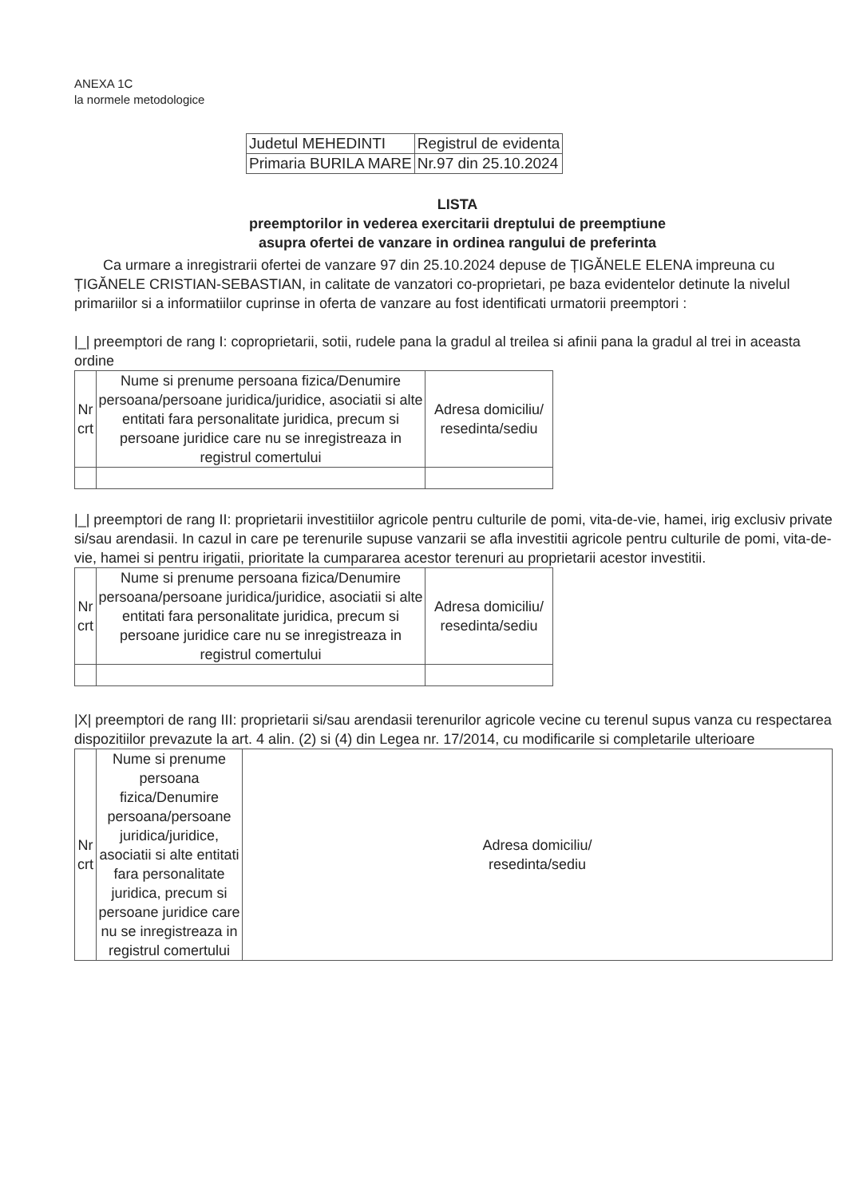ANEXA 1C
la normele metodologice
| Judetul MEHEDINTI | Registrul de evidenta |
| Primaria BURILA MARE | Nr.97 din 25.10.2024 |
LISTA
preemptorilor in vederea exercitarii dreptului de preemptiune
asupra ofertei de vanzare in ordinea rangului de preferinta
Ca urmare a inregistrarii ofertei de vanzare 97 din 25.10.2024 depuse de ȚIGĂNELE ELENA impreuna cu ȚIGĂNELE CRISTIAN-SEBASTIAN, in calitate de vanzatori co-proprietari, pe baza evidentelor detinute la nivelul primariilor si a informatiilor cuprinse in oferta de vanzare au fost identificati urmatorii preemptori :
|_| preemptori de rang I: coproprietarii, sotii, rudele pana la gradul al treilea si afinii pana la gradul al trei in aceasta ordine
| Nr crt | Nume si prenume persoana fizica/Denumire persoana/persoane juridica/juridice, asociatii si alte entitati fara personalitate juridica, precum si persoane juridice care nu se inregistreaza in registrul comertului | Adresa domiciliu/ resedinta/sediu |
| --- | --- | --- |
|_| preemptori de rang II: proprietarii investitiilor agricole pentru culturile de pomi, vita-de-vie, hamei, irig exclusiv private si/sau arendasii. In cazul in care pe terenurile supuse vanzarii se afla investitii agricole pentru culturile de pomi, vita-de-vie, hamei si pentru irigatii, prioritate la cumpararea acestor terenuri au proprietarii acestor investitii.
| Nr crt | Nume si prenume persoana fizica/Denumire persoana/persoane juridica/juridice, asociatii si alte entitati fara personalitate juridica, precum si persoane juridice care nu se inregistreaza in registrul comertului | Adresa domiciliu/ resedinta/sediu |
| --- | --- | --- |
|X| preemptori de rang III: proprietarii si/sau arendasii terenurilor agricole vecine cu terenul supus vanza cu respectarea dispozitiilor prevazute la art. 4 alin. (2) si (4) din Legea nr. 17/2014, cu modificarile si completarile ulterioare
| Nr crt | Nume si prenume persoana fizica/Denumire persoana/persoane juridica/juridice, asociatii si alte entitati fara personalitate juridica, precum si persoane juridice care nu se inregistreaza in registrul comertului | Adresa domiciliu/ resedinta/sediu |
| --- | --- | --- |